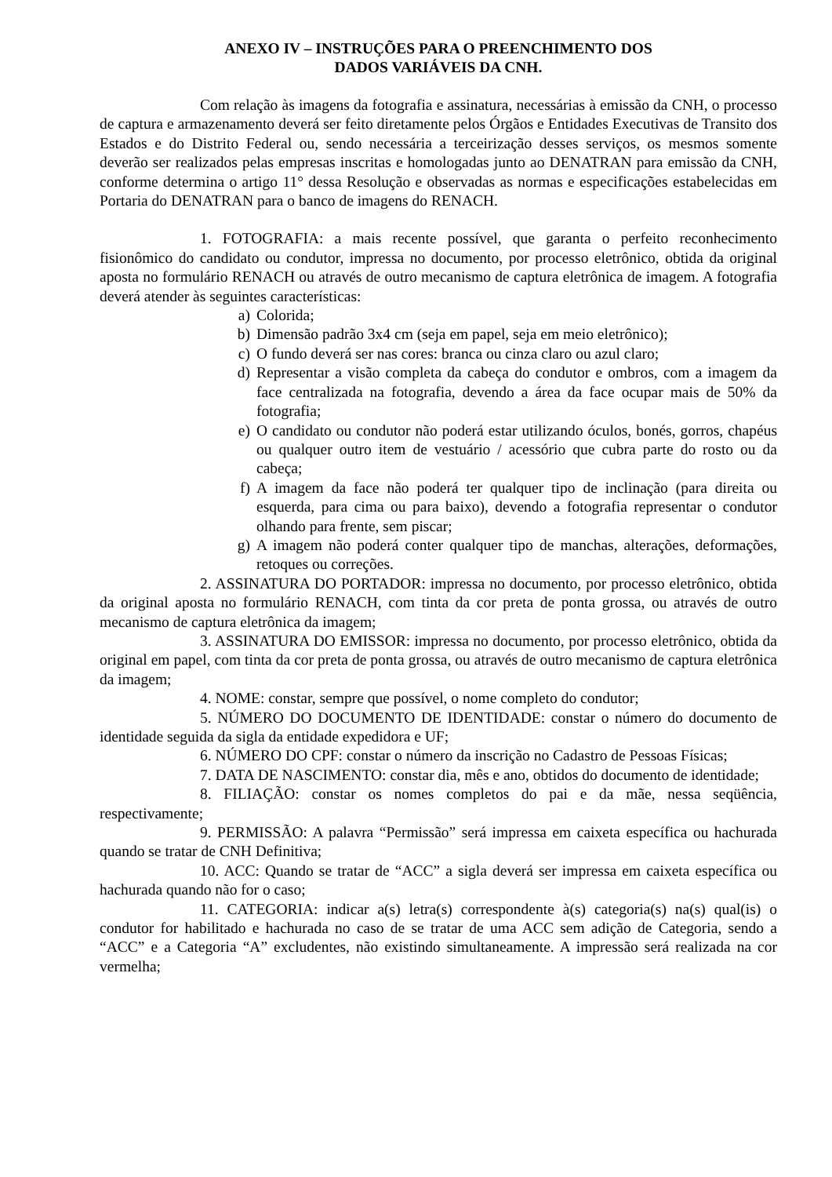ANEXO IV – INSTRUÇÕES PARA O PREENCHIMENTO DOS
DADOS VARIÁVEIS DA CNH.
Com relação às imagens da fotografia e assinatura, necessárias à emissão da CNH, o processo de captura e armazenamento deverá ser feito diretamente pelos Órgãos e Entidades Executivas de Transito dos Estados e do Distrito Federal ou, sendo necessária a terceirização desses serviços, os mesmos somente deverão ser realizados pelas empresas inscritas e homologadas junto ao DENATRAN para emissão da CNH, conforme determina o artigo 11° dessa Resolução e observadas as normas e especificações estabelecidas em Portaria do DENATRAN para o banco de imagens do RENACH.
1. FOTOGRAFIA: a mais recente possível, que garanta o perfeito reconhecimento fisionômico do candidato ou condutor, impressa no documento, por processo eletrônico, obtida da original aposta no formulário RENACH ou através de outro mecanismo de captura eletrônica de imagem. A fotografia deverá atender às seguintes características:
a) Colorida;
b) Dimensão padrão 3x4 cm (seja em papel, seja em meio eletrônico);
c) O fundo deverá ser nas cores: branca ou cinza claro ou azul claro;
d) Representar a visão completa da cabeça do condutor e ombros, com a imagem da face centralizada na fotografia, devendo a área da face ocupar mais de 50% da fotografia;
e) O candidato ou condutor não poderá estar utilizando óculos, bonés, gorros, chapéus ou qualquer outro item de vestuário / acessório que cubra parte do rosto ou da cabeça;
f) A imagem da face não poderá ter qualquer tipo de inclinação (para direita ou esquerda, para cima ou para baixo), devendo a fotografia representar o condutor olhando para frente, sem piscar;
g) A imagem não poderá conter qualquer tipo de manchas, alterações, deformações, retoques ou correções.
2. ASSINATURA DO PORTADOR: impressa no documento, por processo eletrônico, obtida da original aposta no formulário RENACH, com tinta da cor preta de ponta grossa, ou através de outro mecanismo de captura eletrônica da imagem;
3. ASSINATURA DO EMISSOR: impressa no documento, por processo eletrônico, obtida da original em papel, com tinta da cor preta de ponta grossa, ou através de outro mecanismo de captura eletrônica da imagem;
4. NOME: constar, sempre que possível, o nome completo do condutor;
5. NÚMERO DO DOCUMENTO DE IDENTIDADE: constar o número do documento de identidade seguida da sigla da entidade expedidora e UF;
6. NÚMERO DO CPF: constar o número da inscrição no Cadastro de Pessoas Físicas;
7. DATA DE NASCIMENTO: constar dia, mês e ano, obtidos do documento de identidade;
8. FILIAÇÃO: constar os nomes completos do pai e da mãe, nessa seqüência, respectivamente;
9. PERMISSÃO: A palavra “Permissão” será impressa em caixeta específica ou hachurada quando se tratar de CNH Definitiva;
10. ACC: Quando se tratar de “ACC” a sigla deverá ser impressa em caixeta específica ou hachurada quando não for o caso;
11. CATEGORIA: indicar a(s) letra(s) correspondente à(s) categoria(s) na(s) qual(is) o condutor for habilitado e hachurada no caso de se tratar de uma ACC sem adição de Categoria, sendo a “ACC” e a Categoria “A” excludentes, não existindo simultaneamente. A impressão será realizada na cor vermelha;